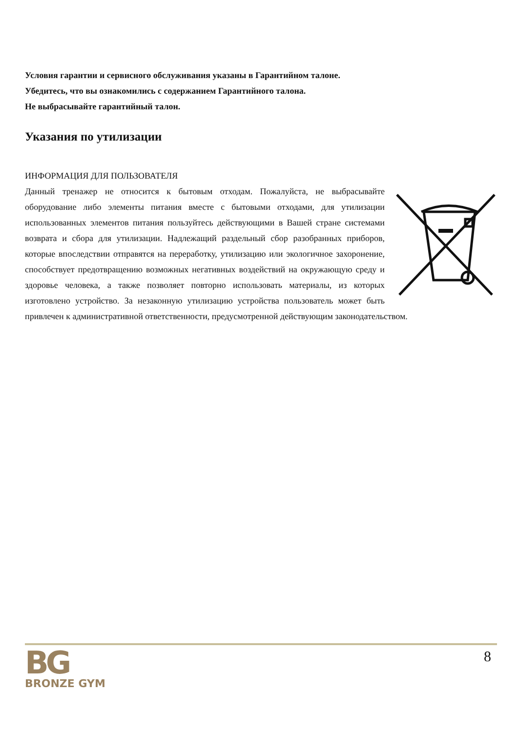Условия гарантии и сервисного обслуживания указаны в Гарантийном талоне.
Убедитесь, что вы ознакомились с содержанием Гарантийного талона.
Не выбрасывайте гарантийный талон.
Указания по утилизации
ИНФОРМАЦИЯ ДЛЯ ПОЛЬЗОВАТЕЛЯ
Данный тренажер не относится к бытовым отходам. Пожалуйста, не выбрасывайте оборудование либо элементы питания вместе с бытовыми отходами, для утилизации использованных элементов питания пользуйтесь действующими в Вашей стране системами возврата и сбора для утилизации. Надлежащий раздельный сбор разобранных приборов, которые впоследствии отправятся на переработку, утилизацию или экологичное захоронение, способствует предотвращению возможных негативных воздействий на окружающую среду и здоровье человека, а также позволяет повторно использовать материалы, из которых изготовлено устройство. За незаконную утилизацию устройства пользователь может быть привлечен к административной ответственности, предусмотренной действующим законодательством.
BG
BRONZE GYM
8